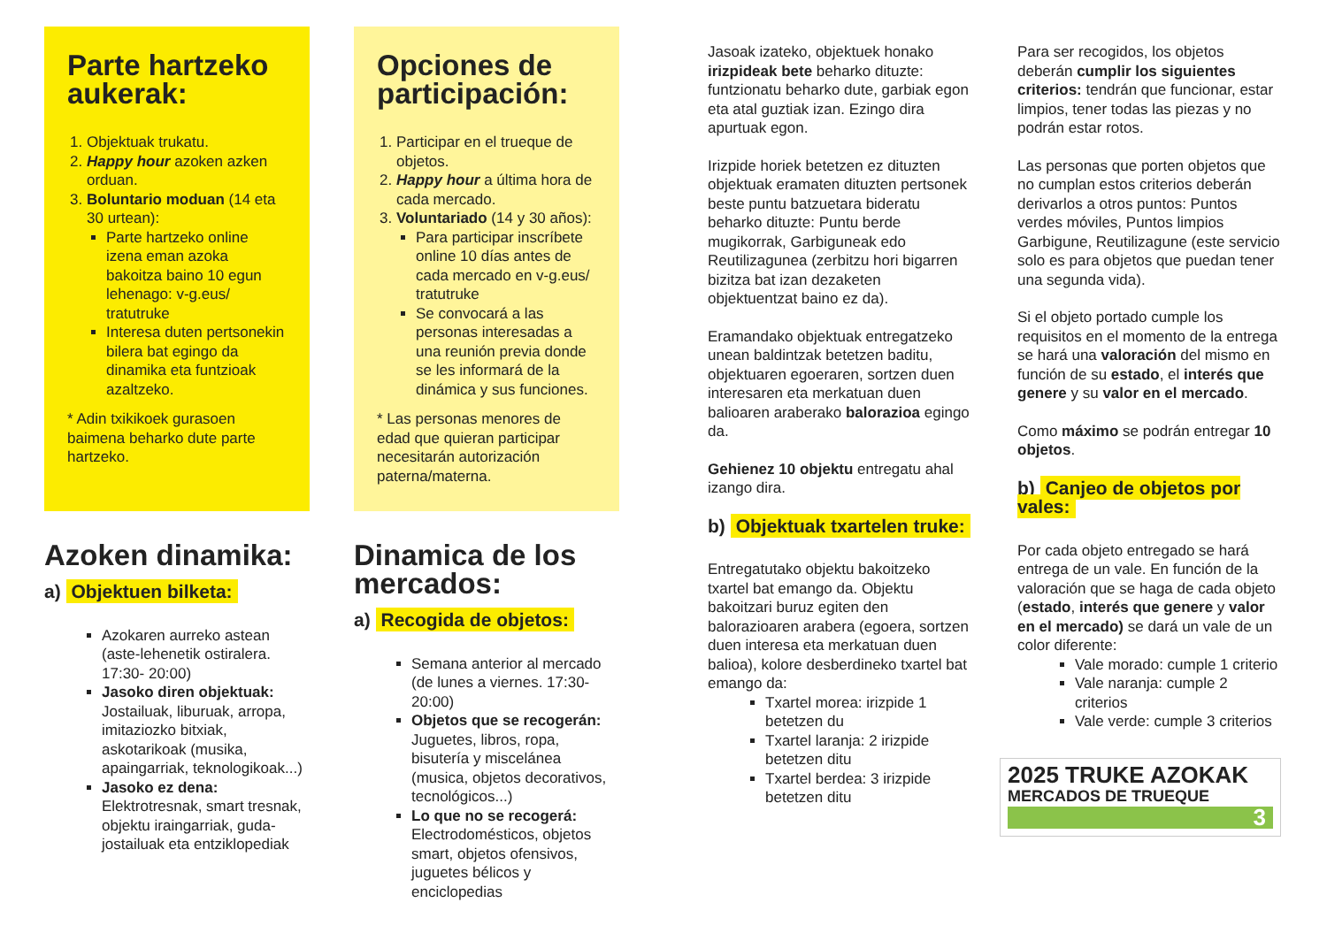Parte hartzeko aukerak:
1. Objektuak trukatu.
2. Happy hour azoken azken orduan.
3. Boluntario moduan (14 eta 30 urtean):
Parte hartzeko online izena eman azoka bakoitza baino 10 egun lehenago: v-g.eus/ tratutruke
Interesa duten pertsonekin bilera bat egingo da dinamika eta funtzioak azaltzeko.
* Adin txikikoek gurasoen baimena beharko dute parte hartzeko.
Azoken dinamika:
a) Objektuen bilketa:
Azokaren aurreko astean (aste-lehenetik ostiralera. 17:30- 20:00)
Jasoko diren objektuak: Jostailuak, liburuak, arropa, imitaziozko bitxiak, askotarikoak (musika, apaingarriak, teknologikoak...)
Jasoko ez dena: Elektrotresnak, smart tresnak, objektu iraingarriak, guda-jostailuak eta entziklopediak
Opciones de participación:
1. Participar en el trueque de objetos.
2. Happy hour a última hora de cada mercado.
3. Voluntariado (14 y 30 años):
Para participar inscríbete online 10 días antes de cada mercado en v-g.eus/ tratutruke
Se convocará a las personas interesadas a una reunión previa donde se les informará de la dinámica y sus funciones.
* Las personas menores de edad que quieran participar necesitarán autorización paterna/materna.
Dinamica de los mercados:
a) Recogida de objetos:
Semana anterior al mercado (de lunes a viernes. 17:30-20:00)
Objetos que se recogerán: Juguetes, libros, ropa, bisutería y miscelánea (musica, objetos decorativos, tecnológicos...)
Lo que no se recogerá: Electrodomésticos, objetos smart, objetos ofensivos, juguetes bélicos y enciclopedias
Jasoak izateko, objektuek honako irizpideak bete beharko dituzte: funtzionatu beharko dute, garbiak egon eta atal guztiak izan. Ezingo dira apurtuak egon.
Irizpide horiek betetzen ez dituzten objektuak eramaten dituzten pertsonek beste puntu batzuetara bideratu beharko dituzte: Puntu berde mugikorrak, Garbiguneak edo Reutilizagunea (zerbitzu hori bigarren bizitza bat izan dezaketen objektuentzat baino ez da).
Eramandako objektuak entregatzeko unean baldintzak betetzen baditu, objektuaren egoeraren, sortzen duen interesaren eta merkatuan duen balioaren araberako balorazioa egingo da.
Gehienez 10 objektu entregatu ahal izango dira.
b) Objektuak txartelen truke:
Entregatutako objektu bakoitzeko txartel bat emango da. Objektu bakoitzari buruz egiten den balorazioaren arabera (egoera, sortzen duen interesa eta merkatuan duen balioa), kolore desberdineko txartel bat emango da:
Txartel morea: irizpide 1 betetzen du
Txartel laranja: 2 irizpide betetzen ditu
Txartel berdea: 3 irizpide betetzen ditu
Para ser recogidos, los objetos deberán cumplir los siguientes criterios: tendrán que funcionar, estar limpios, tener todas las piezas y no podrán estar rotos.
Las personas que porten objetos que no cumplan estos criterios deberán derivarlos a otros puntos: Puntos verdes móviles, Puntos limpios Garbigune, Reutilizagune (este servicio solo es para objetos que puedan tener una segunda vida).
Si el objeto portado cumple los requisitos en el momento de la entrega se hará una valoración del mismo en función de su estado, el interés que genere y su valor en el mercado.
Como máximo se podrán entregar 10 objetos.
b) Canjeo de objetos por vales:
Por cada objeto entregado se hará entrega de un vale. En función de la valoración que se haga de cada objeto (estado, interés que genere y valor en el mercado) se dará un vale de un color diferente:
Vale morado: cumple 1 criterio
Vale naranja: cumple 2 criterios
Vale verde: cumple 3 criterios
2025 TRUKE AZOKAK
MERCADOS DE TRUEQUE
3